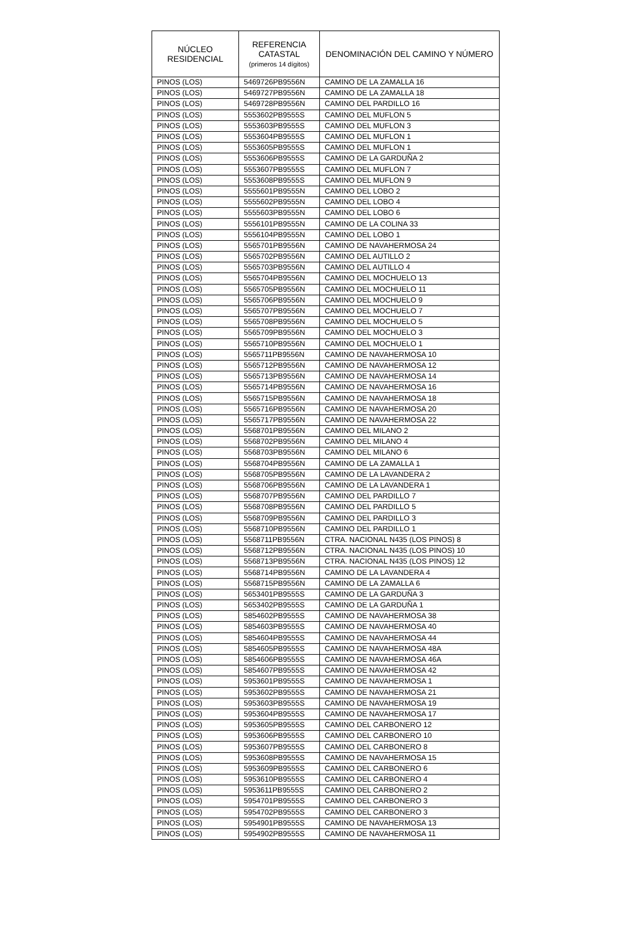| NÚCLEO RESIDENCIAL | REFERENCIA CATASTAL (primeros 14 dígitos) | DENOMINACIÓN DEL CAMINO Y NÚMERO |
| --- | --- | --- |
| PINOS (LOS) | 5469726PB9556N | CAMINO DE LA ZAMALLA 16 |
| PINOS (LOS) | 5469727PB9556N | CAMINO DE LA ZAMALLA 18 |
| PINOS (LOS) | 5469728PB9556N | CAMINO DEL PARDILLO 16 |
| PINOS (LOS) | 5553602PB9555S | CAMINO DEL MUFLON 5 |
| PINOS (LOS) | 5553603PB9555S | CAMINO DEL MUFLON 3 |
| PINOS (LOS) | 5553604PB9555S | CAMINO DEL MUFLON 1 |
| PINOS (LOS) | 5553605PB9555S | CAMINO DEL MUFLON 1 |
| PINOS (LOS) | 5553606PB9555S | CAMINO DE LA GARDUÑA 2 |
| PINOS (LOS) | 5553607PB9555S | CAMINO DEL MUFLON 7 |
| PINOS (LOS) | 5553608PB9555S | CAMINO DEL MUFLON 9 |
| PINOS (LOS) | 5555601PB9555N | CAMINO DEL LOBO 2 |
| PINOS (LOS) | 5555602PB9555N | CAMINO DEL LOBO 4 |
| PINOS (LOS) | 5555603PB9555N | CAMINO DEL LOBO 6 |
| PINOS (LOS) | 5556101PB9555N | CAMINO DE LA COLINA 33 |
| PINOS (LOS) | 5556104PB9555N | CAMINO DEL LOBO 1 |
| PINOS (LOS) | 5565701PB9556N | CAMINO DE NAVAHERMOSA 24 |
| PINOS (LOS) | 5565702PB9556N | CAMINO DEL AUTILLO 2 |
| PINOS (LOS) | 5565703PB9556N | CAMINO DEL AUTILLO 4 |
| PINOS (LOS) | 5565704PB9556N | CAMINO DEL MOCHUELO 13 |
| PINOS (LOS) | 5565705PB9556N | CAMINO DEL MOCHUELO 11 |
| PINOS (LOS) | 5565706PB9556N | CAMINO DEL MOCHUELO 9 |
| PINOS (LOS) | 5565707PB9556N | CAMINO DEL MOCHUELO 7 |
| PINOS (LOS) | 5565708PB9556N | CAMINO DEL MOCHUELO 5 |
| PINOS (LOS) | 5565709PB9556N | CAMINO DEL MOCHUELO 3 |
| PINOS (LOS) | 5565710PB9556N | CAMINO DEL MOCHUELO 1 |
| PINOS (LOS) | 5565711PB9556N | CAMINO DE NAVAHERMOSA 10 |
| PINOS (LOS) | 5565712PB9556N | CAMINO DE NAVAHERMOSA 12 |
| PINOS (LOS) | 5565713PB9556N | CAMINO DE NAVAHERMOSA 14 |
| PINOS (LOS) | 5565714PB9556N | CAMINO DE NAVAHERMOSA 16 |
| PINOS (LOS) | 5565715PB9556N | CAMINO DE NAVAHERMOSA 18 |
| PINOS (LOS) | 5565716PB9556N | CAMINO DE NAVAHERMOSA 20 |
| PINOS (LOS) | 5565717PB9556N | CAMINO DE NAVAHERMOSA 22 |
| PINOS (LOS) | 5568701PB9556N | CAMINO DEL MILANO 2 |
| PINOS (LOS) | 5568702PB9556N | CAMINO DEL MILANO 4 |
| PINOS (LOS) | 5568703PB9556N | CAMINO DEL MILANO 6 |
| PINOS (LOS) | 5568704PB9556N | CAMINO DE LA ZAMALLA 1 |
| PINOS (LOS) | 5568705PB9556N | CAMINO DE LA LAVANDERA 2 |
| PINOS (LOS) | 5568706PB9556N | CAMINO DE LA LAVANDERA 1 |
| PINOS (LOS) | 5568707PB9556N | CAMINO DEL PARDILLO 7 |
| PINOS (LOS) | 5568708PB9556N | CAMINO DEL PARDILLO 5 |
| PINOS (LOS) | 5568709PB9556N | CAMINO DEL PARDILLO 3 |
| PINOS (LOS) | 5568710PB9556N | CAMINO DEL PARDILLO 1 |
| PINOS (LOS) | 5568711PB9556N | CTRA. NACIONAL N435 (LOS PINOS) 8 |
| PINOS (LOS) | 5568712PB9556N | CTRA. NACIONAL N435 (LOS PINOS) 10 |
| PINOS (LOS) | 5568713PB9556N | CTRA. NACIONAL N435 (LOS PINOS) 12 |
| PINOS (LOS) | 5568714PB9556N | CAMINO DE LA LAVANDERA 4 |
| PINOS (LOS) | 5568715PB9556N | CAMINO DE LA ZAMALLA 6 |
| PINOS (LOS) | 5653401PB9555S | CAMINO DE LA GARDUÑA 3 |
| PINOS (LOS) | 5653402PB9555S | CAMINO DE LA GARDUÑA 1 |
| PINOS (LOS) | 5854602PB9555S | CAMINO DE NAVAHERMOSA 38 |
| PINOS (LOS) | 5854603PB9555S | CAMINO DE NAVAHERMOSA 40 |
| PINOS (LOS) | 5854604PB9555S | CAMINO DE NAVAHERMOSA 44 |
| PINOS (LOS) | 5854605PB9555S | CAMINO DE NAVAHERMOSA 48A |
| PINOS (LOS) | 5854606PB9555S | CAMINO DE NAVAHERMOSA 46A |
| PINOS (LOS) | 5854607PB9555S | CAMINO DE NAVAHERMOSA 42 |
| PINOS (LOS) | 5953601PB9555S | CAMINO DE NAVAHERMOSA 1 |
| PINOS (LOS) | 5953602PB9555S | CAMINO DE NAVAHERMOSA 21 |
| PINOS (LOS) | 5953603PB9555S | CAMINO DE NAVAHERMOSA 19 |
| PINOS (LOS) | 5953604PB9555S | CAMINO DE NAVAHERMOSA 17 |
| PINOS (LOS) | 5953605PB9555S | CAMINO DEL CARBONERO 12 |
| PINOS (LOS) | 5953606PB9555S | CAMINO DEL CARBONERO 10 |
| PINOS (LOS) | 5953607PB9555S | CAMINO DEL CARBONERO 8 |
| PINOS (LOS) | 5953608PB9555S | CAMINO DE NAVAHERMOSA 15 |
| PINOS (LOS) | 5953609PB9555S | CAMINO DEL CARBONERO 6 |
| PINOS (LOS) | 5953610PB9555S | CAMINO DEL CARBONERO 4 |
| PINOS (LOS) | 5953611PB9555S | CAMINO DEL CARBONERO 2 |
| PINOS (LOS) | 5954701PB9555S | CAMINO DEL CARBONERO 3 |
| PINOS (LOS) | 5954702PB9555S | CAMINO DEL CARBONERO 3 |
| PINOS (LOS) | 5954901PB9555S | CAMINO DE NAVAHERMOSA 13 |
| PINOS (LOS) | 5954902PB9555S | CAMINO DE NAVAHERMOSA 11 |